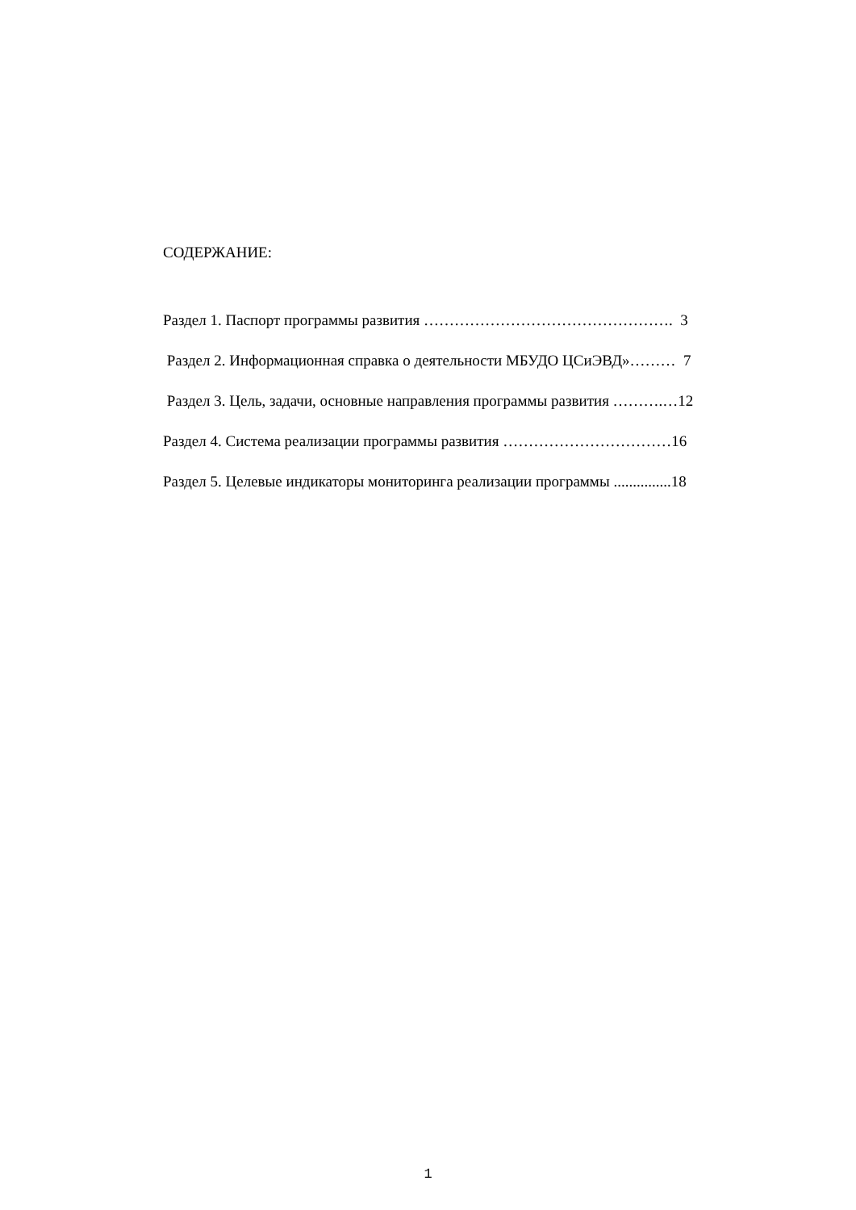СОДЕРЖАНИЕ:
Раздел 1. Паспорт программы развития …………………………………………. 3
Раздел 2. Информационная справка о деятельности МБУДО ЦСиЭВД»……… 7
Раздел 3. Цель, задачи, основные направления программы развития ……….…12
Раздел 4. Система реализации программы развития ……………………………16
Раздел 5. Целевые индикаторы мониторинга реализации программы ...............18
1